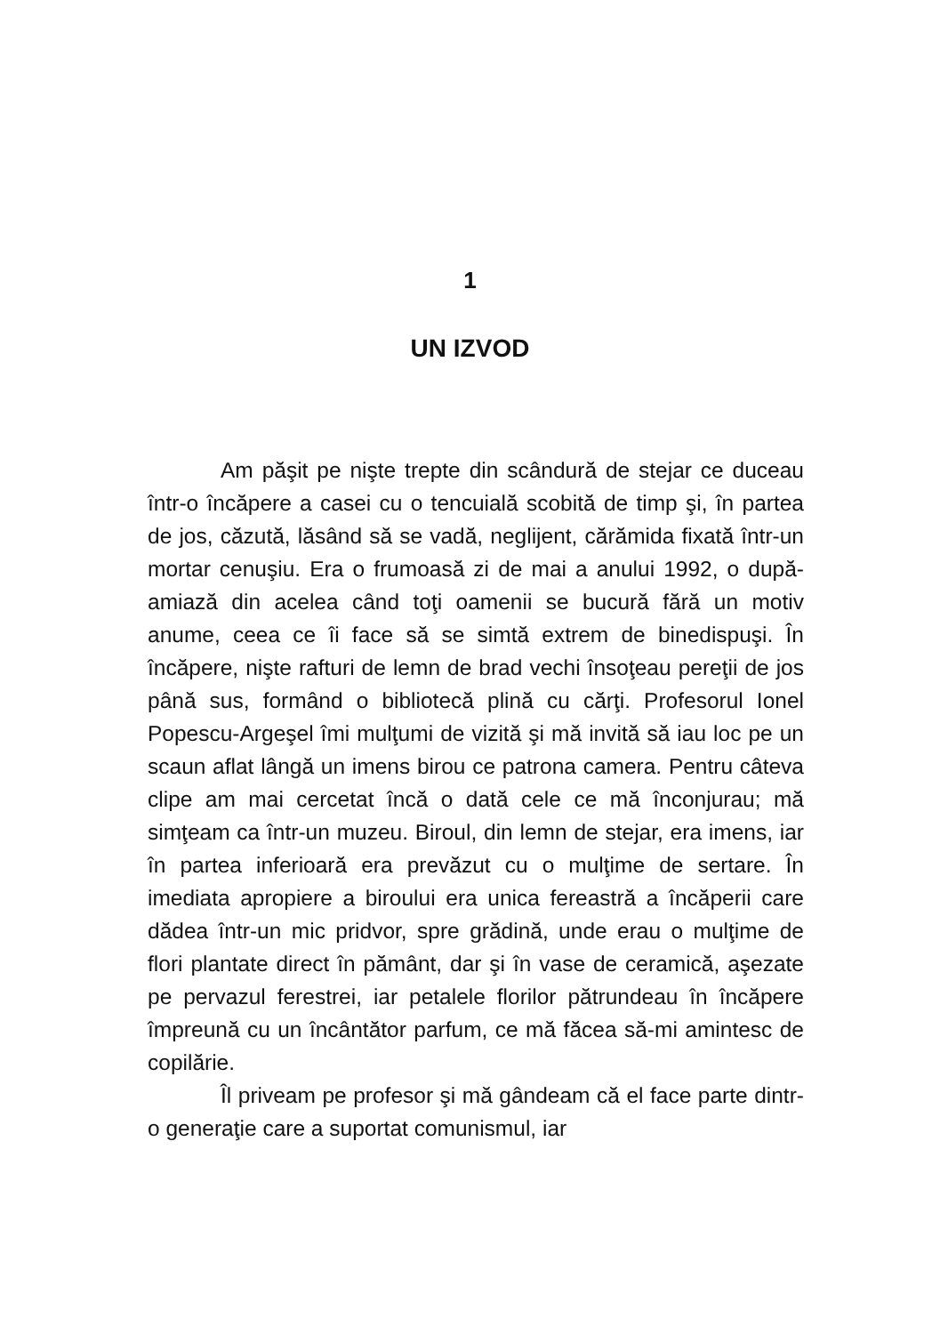1
UN IZVOD
Am păşit pe nişte trepte din scândură de stejar ce duceau într-o încăpere a casei cu o tencuială scobită de timp şi, în partea de jos, căzută, lăsând să se vadă, neglijent, cărămida fixată într-un mortar cenuşiu. Era o frumoasă zi de mai a anului 1992, o după-amiază din acelea când toţi oamenii se bucură fără un motiv anume, ceea ce îi face să se simtă extrem de binedispuşi. În încăpere, nişte rafturi de lemn de brad vechi însoţeau pereţii de jos până sus, formând o bibliotecă plină cu cărţi. Profesorul Ionel Popescu-Argeşel îmi mulţumi de vizită şi mă invită să iau loc pe un scaun aflat lângă un imens birou ce patrona camera. Pentru câteva clipe am mai cercetat încă o dată cele ce mă înconjurau; mă simţeam ca într-un muzeu. Biroul, din lemn de stejar, era imens, iar în partea inferioară era prevăzut cu o mulţime de sertare. În imediata apropiere a biroului era unica fereastră a încăperii care dădea într-un mic pridvor, spre grădină, unde erau o mulţime de flori plantate direct în pământ, dar şi în vase de ceramică, aşezate pe pervazul ferestrei, iar petalele florilor pătrundeau în încăpere împreună cu un încântător parfum, ce mă făcea să-mi amintesc de copilărie.
Îl priveam pe profesor şi mă gândeam că el face parte dintr-o generaţie care a suportat comunismul, iar